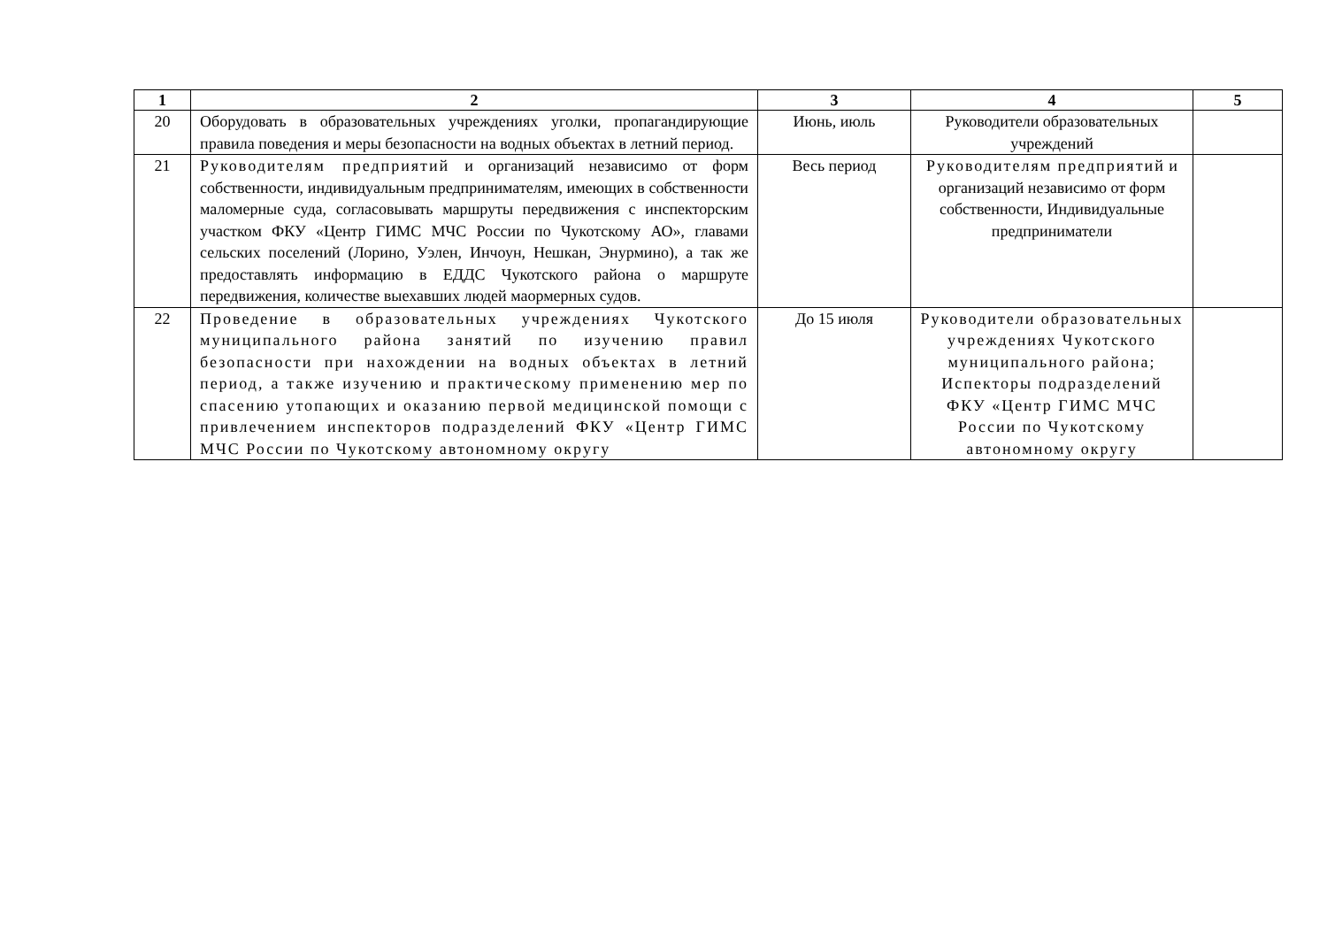| 1 | 2 | 3 | 4 | 5 |
| --- | --- | --- | --- | --- |
| 20 | Оборудовать в образовательных учреждениях уголки, пропагандирующие правила поведения и меры безопасности на водных объектах в летний период. | Июнь, июль | Руководители образовательных учреждений | |
| 21 | Руководителям предприятий и организаций независимо от форм собственности, индивидуальным предпринимателям, имеющих в собственности маломерные суда, согласовывать маршруты передвижения с инспекторским участком ФКУ «Центр ГИМС МЧС России по Чукотскому АО», главами сельских поселений (Лорино, Уэлен, Инчоун, Нешкан, Энурмино), а так же предоставлять информацию в ЕДДС Чукотского района о маршруте передвижения, количестве выехавших людей маормерных судов. | Весь период | Руководителям предприятий и организаций независимо от форм собственности, Индивидуальные предприниматели | |
| 22 | Проведение в образовательных учреждениях Чукотского муниципального района занятий по изучению правил безопасности при нахождении на водных объектах в летний период, а также изучению и практическому применению мер по спасению утопающих и оказанию первой медицинской помощи с привлечением инспекторов подразделений ФКУ «Центр ГИМС МЧС России по Чукотскому автономному округу | До 15 июля | Руководители образовательных учреждениях Чукотского муниципального района; Испекторы подразделений ФКУ «Центр ГИМС МЧС России по Чукотскому автономному округу | |